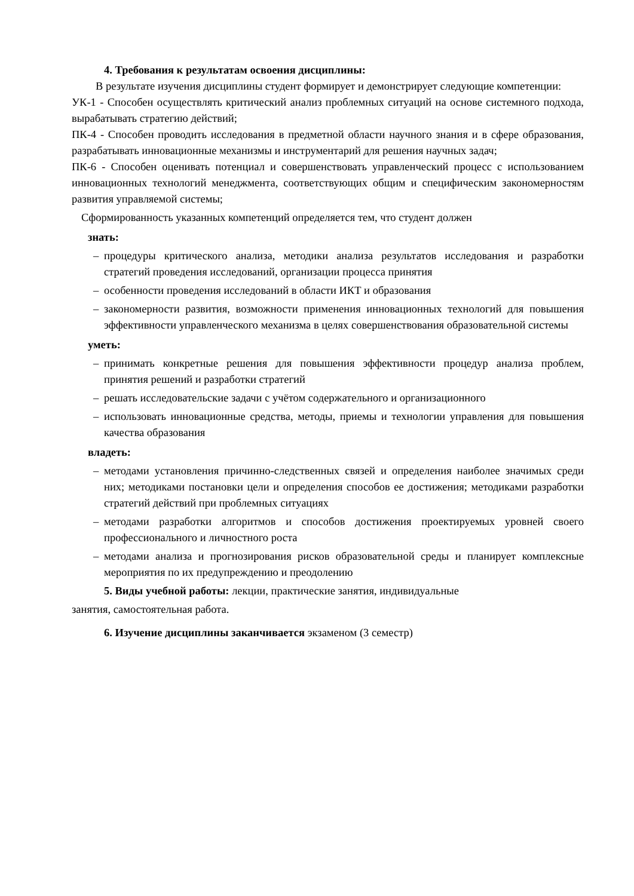4. Требования к результатам освоения дисциплины:
В результате изучения дисциплины студент формирует и демонстрирует следующие компетенции:
УК-1 - Способен осуществлять критический анализ проблемных ситуаций на основе системного подхода, вырабатывать стратегию действий;
ПК-4 - Способен проводить исследования в предметной области научного знания и в сфере образования, разрабатывать инновационные механизмы и инструментарий для решения научных задач;
ПК-6 - Способен оценивать потенциал и совершенствовать управленческий процесс с использованием инновационных технологий менеджмента, соответствующих общим и специфическим закономерностям развития управляемой системы;
Сформированность указанных компетенций определяется тем, что студент должен
знать:
– процедуры критического анализа, методики анализа результатов исследования и разработки стратегий проведения исследований, организации процесса принятия
– особенности проведения исследований в области ИКТ и образования
– закономерности развития, возможности применения инновационных технологий для повышения эффективности управленческого механизма в целях совершенствования образовательной системы
уметь:
– принимать конкретные решения для повышения эффективности процедур анализа проблем, принятия решений и разработки стратегий
– решать исследовательские задачи с учётом содержательного и организационного
– использовать инновационные средства, методы, приемы и технологии управления для повышения качества образования
владеть:
– методами установления причинно-следственных связей и определения наиболее значимых среди них; методиками постановки цели и определения способов ее достижения; методиками разработки стратегий действий при проблемных ситуациях
– методами разработки алгоритмов и способов достижения проектируемых уровней своего профессионального и личностного роста
– методами анализа и прогнозирования рисков образовательной среды и планирует комплексные мероприятия по их предупреждению и преодолению
5. Виды учебной работы: лекции, практические занятия, индивидуальные
занятия, самостоятельная работа.
6. Изучение дисциплины заканчивается экзаменом (3 семестр)